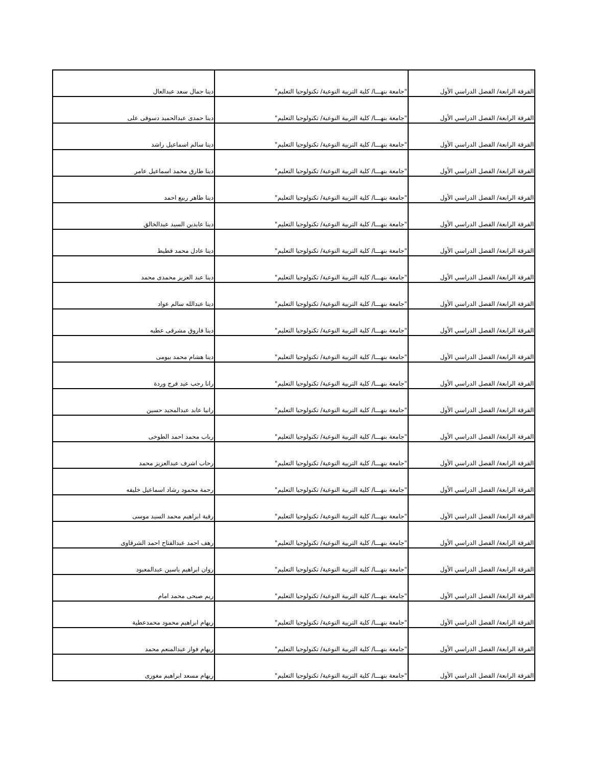| الفرقة الرابعة/ الفصل الدراسي الأول | "جامعة بنهـــا/ كلية التربية النوعية/ تكنولوجيا التعليم" | دينا جمال سعد عبدالعال |
| الفرقة الرابعة/ الفصل الدراسي الأول | "جامعة بنهـــا/ كلية التربية النوعية/ تكنولوجيا التعليم" | دينا حمدى عبدالحميد دسوقى على |
| الفرقة الرابعة/ الفصل الدراسي الأول | "جامعة بنهـــا/ كلية التربية النوعية/ تكنولوجيا التعليم" | دينا سالم اسماعيل راشد |
| الفرقة الرابعة/ الفصل الدراسي الأول | "جامعة بنهـــا/ كلية التربية النوعية/ تكنولوجيا التعليم" | دينا طارق محمد اسماعيل عامر |
| الفرقة الرابعة/ الفصل الدراسي الأول | "جامعة بنهـــا/ كلية التربية النوعية/ تكنولوجيا التعليم" | دينا طاهر ربيع احمد |
| الفرقة الرابعة/ الفصل الدراسي الأول | "جامعة بنهـــا/ كلية التربية النوعية/ تكنولوجيا التعليم" | دينا عابدين السيد عبدالخالق |
| الفرقة الرابعة/ الفصل الدراسي الأول | "جامعة بنهـــا/ كلية التربية النوعية/ تكنولوجيا التعليم" | دينا عادل محمد قطيط |
| الفرقة الرابعة/ الفصل الدراسي الأول | "جامعة بنهـــا/ كلية التربية النوعية/ تكنولوجيا التعليم" | دينا عبد العزيز محمدى محمد |
| الفرقة الرابعة/ الفصل الدراسي الأول | "جامعة بنهـــا/ كلية التربية النوعية/ تكنولوجيا التعليم" | دينا عبدالله سالم عواد |
| الفرقة الرابعة/ الفصل الدراسي الأول | "جامعة بنهـــا/ كلية التربية النوعية/ تكنولوجيا التعليم" | دينا فاروق مشرقى عطيه |
| الفرقة الرابعة/ الفصل الدراسي الأول | "جامعة بنهـــا/ كلية التربية النوعية/ تكنولوجيا التعليم" | دينا هشام محمد بيومى |
| الفرقة الرابعة/ الفصل الدراسي الأول | "جامعة بنهـــا/ كلية التربية النوعية/ تكنولوجيا التعليم" | رانا رجب عيد فرج وردة |
| الفرقة الرابعة/ الفصل الدراسي الأول | "جامعة بنهـــا/ كلية التربية النوعية/ تكنولوجيا التعليم" | رانيا عابد عبدالمجيد حسين |
| الفرقة الرابعة/ الفصل الدراسي الأول | "جامعة بنهـــا/ كلية التربية النوعية/ تكنولوجيا التعليم" | رباب محمد احمد الطوخى |
| الفرقة الرابعة/ الفصل الدراسي الأول | "جامعة بنهـــا/ كلية التربية النوعية/ تكنولوجيا التعليم" | رحاب اشرف عبدالعزيز محمد |
| الفرقة الرابعة/ الفصل الدراسي الأول | "جامعة بنهـــا/ كلية التربية النوعية/ تكنولوجيا التعليم" | رحمة محمود رشاد اسماعيل خليفه |
| الفرقة الرابعة/ الفصل الدراسي الأول | "جامعة بنهـــا/ كلية التربية النوعية/ تكنولوجيا التعليم" | رقية ابراهيم محمد السيد موسى |
| الفرقة الرابعة/ الفصل الدراسي الأول | "جامعة بنهـــا/ كلية التربية النوعية/ تكنولوجيا التعليم" | رهف احمد عبدالفتاح احمد الشرقاوى |
| الفرقة الرابعة/ الفصل الدراسي الأول | "جامعة بنهـــا/ كلية التربية النوعية/ تكنولوجيا التعليم" | روان ابراهيم ياسين عبدالمعبود |
| الفرقة الرابعة/ الفصل الدراسي الأول | "جامعة بنهـــا/ كلية التربية النوعية/ تكنولوجيا التعليم" | ريم صبحى محمد امام |
| الفرقة الرابعة/ الفصل الدراسي الأول | "جامعة بنهـــا/ كلية التربية النوعية/ تكنولوجيا التعليم" | ريهام ابراهيم محمود محمدعطية |
| الفرقة الرابعة/ الفصل الدراسي الأول | "جامعة بنهـــا/ كلية التربية النوعية/ تكنولوجيا التعليم" | ريهام فواز عبدالمنعم محمد |
| الفرقة الرابعة/ الفصل الدراسي الأول | "جامعة بنهـــا/ كلية التربية النوعية/ تكنولوجيا التعليم" | ريهام مسعد ابراهيم مغورى |